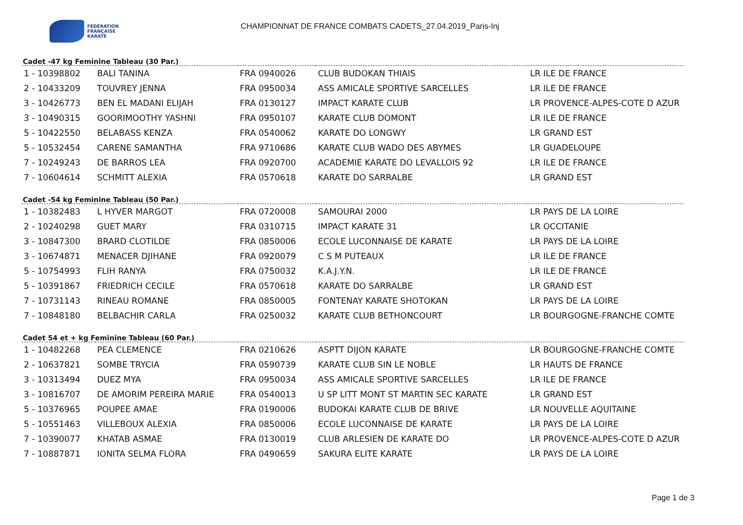FÉDÉRATION
FRANÇAISE
KARATÉ
CHAMPIONNAT DE FRANCE COMBATS CADETS_27.04.2019_Paris-Inj
Cadet -47 kg Feminine Tableau (30 Par.)
| 1 - 10398802 | BALI TANINA | FRA 0940026 | CLUB BUDOKAN THIAIS | LR ILE DE FRANCE |
| 2 - 10433209 | TOUVREY JENNA | FRA 0950034 | ASS AMICALE SPORTIVE SARCELLES | LR ILE DE FRANCE |
| 3 - 10426773 | BEN EL MADANI ELIJAH | FRA 0130127 | IMPACT KARATE CLUB | LR PROVENCE-ALPES-COTE D AZUR |
| 3 - 10490315 | GOORIMOOTHY YASHNI | FRA 0950107 | KARATE CLUB DOMONT | LR ILE DE FRANCE |
| 5 - 10422550 | BELABASS KENZA | FRA 0540062 | KARATE DO LONGWY | LR GRAND EST |
| 5 - 10532454 | CARENE SAMANTHA | FRA 9710686 | KARATE CLUB WADO DES ABYMES | LR GUADELOUPE |
| 7 - 10249243 | DE BARROS LEA | FRA 0920700 | ACADEMIE KARATE DO LEVALLOIS 92 | LR ILE DE FRANCE |
| 7 - 10604614 | SCHMITT ALEXIA | FRA 0570618 | KARATE DO SARRALBE | LR GRAND EST |
Cadet -54 kg Feminine Tableau (50 Par.)
| 1 - 10382483 | L HYVER MARGOT | FRA 0720008 | SAMOURAI 2000 | LR PAYS DE LA LOIRE |
| 2 - 10240298 | GUET MARY | FRA 0310715 | IMPACT KARATE 31 | LR OCCITANIE |
| 3 - 10847300 | BRARD CLOTILDE | FRA 0850006 | ECOLE LUCONNAISE DE KARATE | LR PAYS DE LA LOIRE |
| 3 - 10674871 | MENACER DJIHANE | FRA 0920079 | C S M PUTEAUX | LR ILE DE FRANCE |
| 5 - 10754993 | FLIH RANYA | FRA 0750032 | K.A.J.Y.N. | LR ILE DE FRANCE |
| 5 - 10391867 | FRIEDRICH CECILE | FRA 0570618 | KARATE DO SARRALBE | LR GRAND EST |
| 7 - 10731143 | RINEAU ROMANE | FRA 0850005 | FONTENAY KARATE SHOTOKAN | LR PAYS DE LA LOIRE |
| 7 - 10848180 | BELBACHIR CARLA | FRA 0250032 | KARATE CLUB BETHONCOURT | LR BOURGOGNE-FRANCHE COMTE |
Cadet 54 et + kg Feminine Tableau (60 Par.)
| 1 - 10482268 | PEA CLEMENCE | FRA 0210626 | ASPTT DIJON KARATE | LR BOURGOGNE-FRANCHE COMTE |
| 2 - 10637821 | SOMBE TRYCIA | FRA 0590739 | KARATE CLUB SIN LE NOBLE | LR HAUTS DE FRANCE |
| 3 - 10313494 | DUEZ MYA | FRA 0950034 | ASS AMICALE SPORTIVE SARCELLES | LR ILE DE FRANCE |
| 3 - 10816707 | DE AMORIM PEREIRA MARIE | FRA 0540013 | U SP LITT MONT ST MARTIN SEC KARATE | LR GRAND EST |
| 5 - 10376965 | POUPEE AMAE | FRA 0190006 | BUDOKAI KARATE CLUB DE BRIVE | LR NOUVELLE AQUITAINE |
| 5 - 10551463 | VILLEBOUX ALEXIA | FRA 0850006 | ECOLE LUCONNAISE DE KARATE | LR PAYS DE LA LOIRE |
| 7 - 10390077 | KHATAB ASMAE | FRA 0130019 | CLUB ARLESIEN DE KARATE DO | LR PROVENCE-ALPES-COTE D AZUR |
| 7 - 10887871 | IONITA SELMA FLORA | FRA 0490659 | SAKURA ELITE KARATE | LR PAYS DE LA LOIRE |
Page 1 de 3